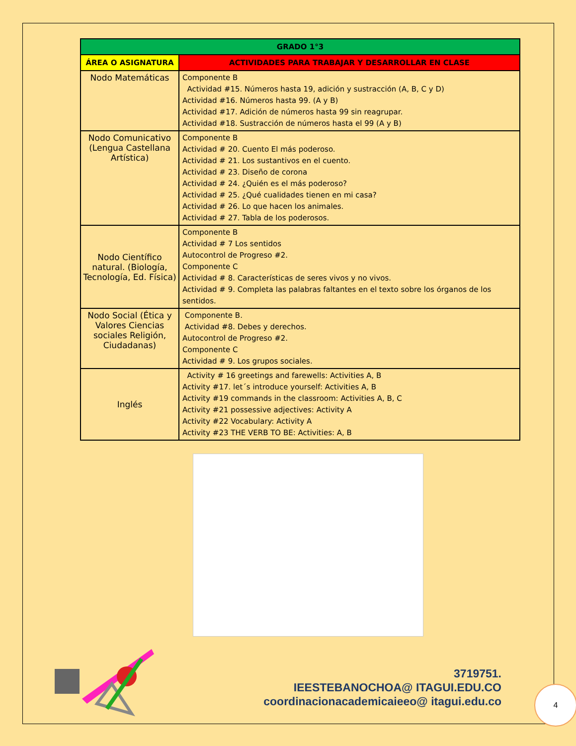| GRADO 1°3 | |
| --- | --- |
| ÁREA O ASIGNATURA | ACTIVIDADES PARA TRABAJAR Y DESARROLLAR EN CLASE |
| Nodo Matemáticas | Componente B Actividad #15. Números hasta 19, adición y sustracción (A, B, C y D) Actividad #16. Números hasta 99. (A y B) Actividad #17. Adición de números hasta 99 sin reagrupar. Actividad #18. Sustracción de números hasta el 99 (A y B) |
| Nodo Comunicativo (Lengua Castellana Artística) | Componente B Actividad # 20. Cuento El más poderoso. Actividad # 21. Los sustantivos en el cuento. Actividad # 23. Diseño de corona Actividad # 24. ¿Quién es el más poderoso? Actividad # 25. ¿Qué cualidades tienen en mi casa? Actividad # 26. Lo que hacen los animales. Actividad # 27. Tabla de los poderosos. |
| Nodo Científico natural. (Biología, Tecnología, Ed. Física) | Componente B Actividad # 7 Los sentidos Autocontrol de Progreso #2. Componente C Actividad # 8. Características de seres vivos y no vivos. Actividad # 9. Completa las palabras faltantes en el texto sobre los órganos de los sentidos. |
| Nodo Social (Ética y Valores Ciencias sociales Religión, Ciudadanas) | Componente B. Actividad #8. Debes y derechos. Autocontrol de Progreso #2. Componente C Actividad # 9. Los grupos sociales. |
| Inglés | Activity # 16 greetings and farewells: Activities A, B Activity #17. let´s introduce yourself: Activities A, B Activity #19 commands in the classroom: Activities A, B, C Activity #21 possessive adjectives: Activity A Activity #22 Vocabulary: Activity A Activity #23 THE VERB TO BE: Activities: A, B |
3719751.
IEESTEBANOCHOA@ ITAGUI.EDU.CO
coordinacionacademicaieeo@ itagui.edu.co
4